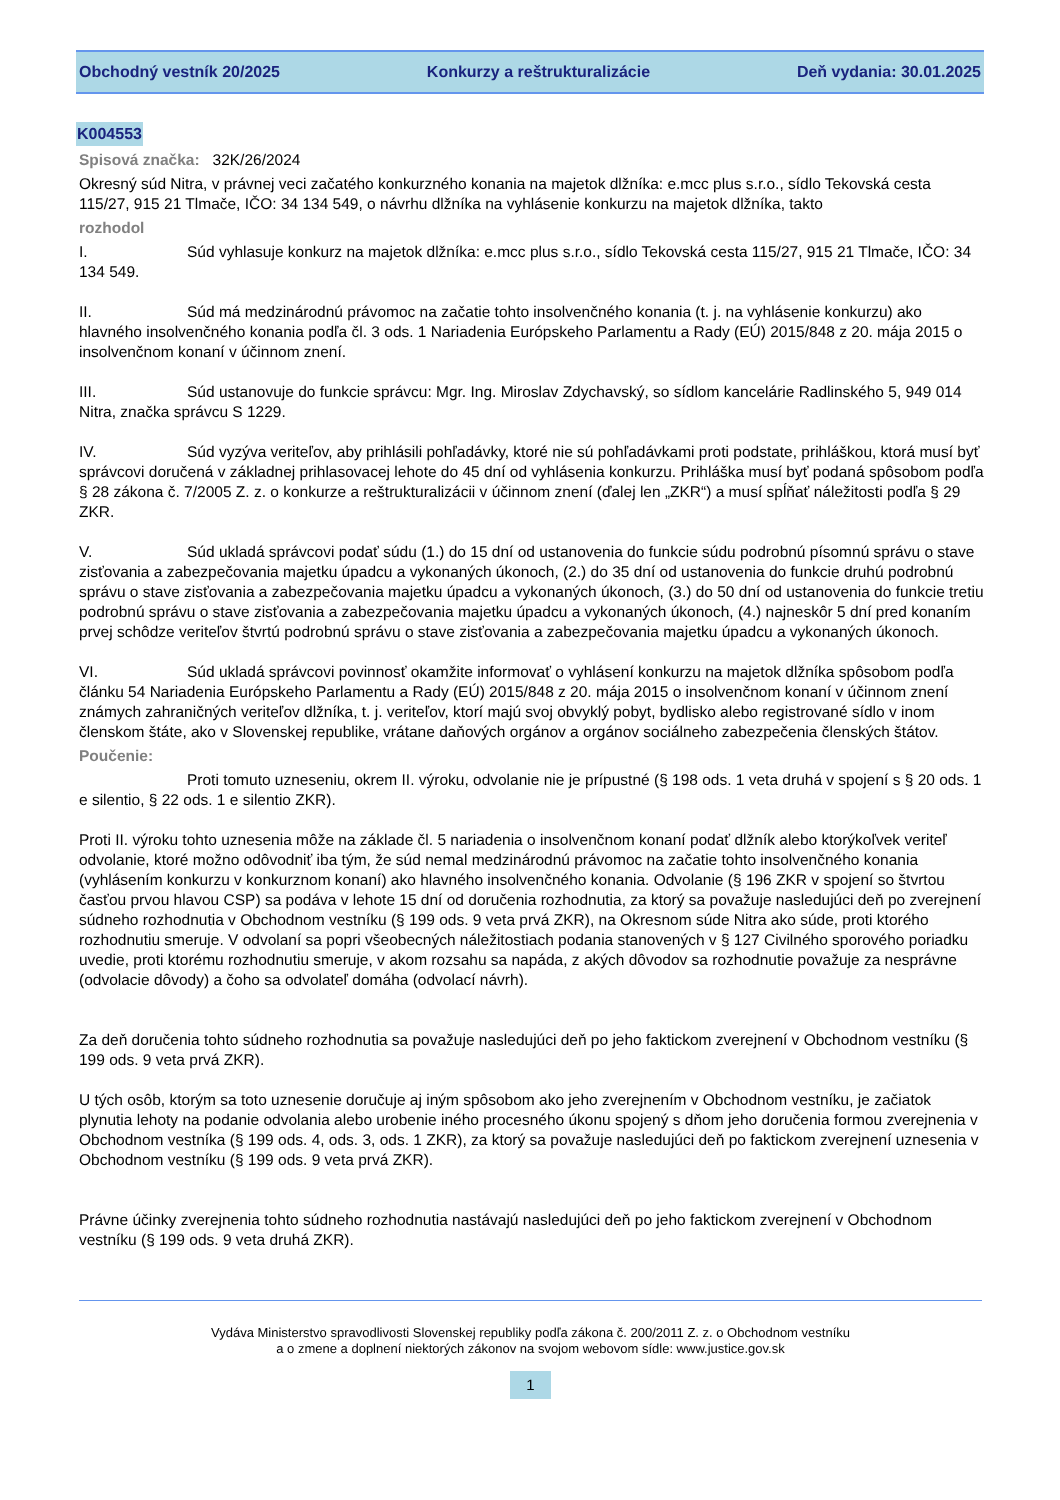Obchodný vestník 20/2025 Konkurzy a reštrukturalizácie Deň vydania: 30.01.2025
K004553
Spisová značka: 32K/26/2024
Okresný súd Nitra, v právnej veci začatého konkurzného konania na majetok dlžníka: e.mcc plus s.r.o., sídlo Tekovská cesta 115/27, 915 21 Tlmače, IČO: 34 134 549, o návrhu dlžníka na vyhlásenie konkurzu na majetok dlžníka, takto
rozhodol
I. Súd vyhlasuje konkurz na majetok dlžníka: e.mcc plus s.r.o., sídlo Tekovská cesta 115/27, 915 21 Tlmače, IČO: 34 134 549.
II. Súd má medzinárodnú právomoc na začatie tohto insolvenčného konania (t. j. na vyhlásenie konkurzu) ako hlavného insolvenčného konania podľa čl. 3 ods. 1 Nariadenia Európskeho Parlamentu a Rady (EÚ) 2015/848 z 20. mája 2015 o insolvenčnom konaní v účinnom znení.
III. Súd ustanovuje do funkcie správcu: Mgr. Ing. Miroslav Zdychavský, so sídlom kancelárie Radlinského 5, 949 014 Nitra, značka správcu S 1229.
IV. Súd vyzýva veriteľov, aby prihlásili pohľadávky, ktoré nie sú pohľadávkami proti podstate, prihláškou, ktorá musí byť správcovi doručená v základnej prihlasovacej lehote do 45 dní od vyhlásenia konkurzu. Prihláška musí byť podaná spôsobom podľa § 28 zákona č. 7/2005 Z. z. o konkurze a reštrukturalizácii v účinnom znení (ďalej len „ZKR“) a musí spĺňať náležitosti podľa § 29 ZKR.
V. Súd ukladá správcovi podať súdu (1.) do 15 dní od ustanovenia do funkcie súdu podrobnú písomnú správu o stave zisťovania a zabezpečovania majetku úpadcu a vykonaných úkonoch, (2.) do 35 dní od ustanovenia do funkcie druhú podrobnú správu o stave zisťovania a zabezpečovania majetku úpadcu a vykonaných úkonoch, (3.) do 50 dní od ustanovenia do funkcie tretiu podrobnú správu o stave zisťovania a zabezpečovania majetku úpadcu a vykonaných úkonoch, (4.) najneskôr 5 dní pred konaním prvej schôdze veriteľov štvrtú podrobnú správu o stave zisťovania a zabezpečovania majetku úpadcu a vykonaných úkonoch.
VI. Súd ukladá správcovi povinnosť okamžite informovať o vyhlásení konkurzu na majetok dlžníka spôsobom podľa článku 54 Nariadenia Európskeho Parlamentu a Rady (EÚ) 2015/848 z 20. mája 2015 o insolvenčnom konaní v účinnom znení známych zahraničných veriteľov dlžníka, t. j. veriteľov, ktorí majú svoj obvyklý pobyt, bydlisko alebo registrované sídlo v inom členskom štáte, ako v Slovenskej republike, vrátane daňových orgánov a orgánov sociálneho zabezpečenia členských štátov.
Poučenie:
Proti tomuto uzneseniu, okrem II. výroku, odvolanie nie je prípustné (§ 198 ods. 1 veta druhá v spojení s § 20 ods. 1 e silentio, § 22 ods. 1 e silentio ZKR).
Proti II. výroku tohto uznesenia môže na základe čl. 5 nariadenia o insolvenčnom konaní podať dlžník alebo ktorýkoľvek veriteľ odvolanie, ktoré možno odôvodniť iba tým, že súd nemal medzinárodnú právomoc na začatie tohto insolvenčného konania (vyhlásením konkurzu v konkurznom konaní) ako hlavného insolvenčného konania. Odvolanie (§ 196 ZKR v spojení so štvrtou časťou prvou hlavou CSP) sa podáva v lehote 15 dní od doručenia rozhodnutia, za ktorý sa považuje nasledujúci deň po zverejnení súdneho rozhodnutia v Obchodnom vestníku (§ 199 ods. 9 veta prvá ZKR), na Okresnom súde Nitra ako súde, proti ktorého rozhodnutiu smeruje. V odvolaní sa popri všeobecných náležitostiach podania stanovených v § 127 Civilného sporového poriadku uvedie, proti ktorému rozhodnutiu smeruje, v akom rozsahu sa napáda, z akých dôvodov sa rozhodnutie považuje za nesprávne (odvolacie dôvody) a čoho sa odvolateľ domáha (odvolací návrh).
Za deň doručenia tohto súdneho rozhodnutia sa považuje nasledujúci deň po jeho faktickom zverejnení v Obchodnom vestníku (§ 199 ods. 9 veta prvá ZKR).
U tých osôb, ktorým sa toto uznesenie doručuje aj iným spôsobom ako jeho zverejnením v Obchodnom vestníku, je začiatok plynutia lehoty na podanie odvolania alebo urobenie iného procesného úkonu spojený s dňom jeho doručenia formou zverejnenia v Obchodnom vestníka (§ 199 ods. 4, ods. 3, ods. 1 ZKR), za ktorý sa považuje nasledujúci deň po faktickom zverejnení uznesenia v Obchodnom vestníku (§ 199 ods. 9 veta prvá ZKR).
Právne účinky zverejnenia tohto súdneho rozhodnutia nastávajú nasledujúci deň po jeho faktickom zverejnení v Obchodnom vestníku (§ 199 ods. 9 veta druhá ZKR).
Vydáva Ministerstvo spravodlivosti Slovenskej republiky podľa zákona č. 200/2011 Z. z. o Obchodnom vestníku
a o zmene a doplnení niektorých zákonov na svojom webovom sídle: www.justice.gov.sk
1